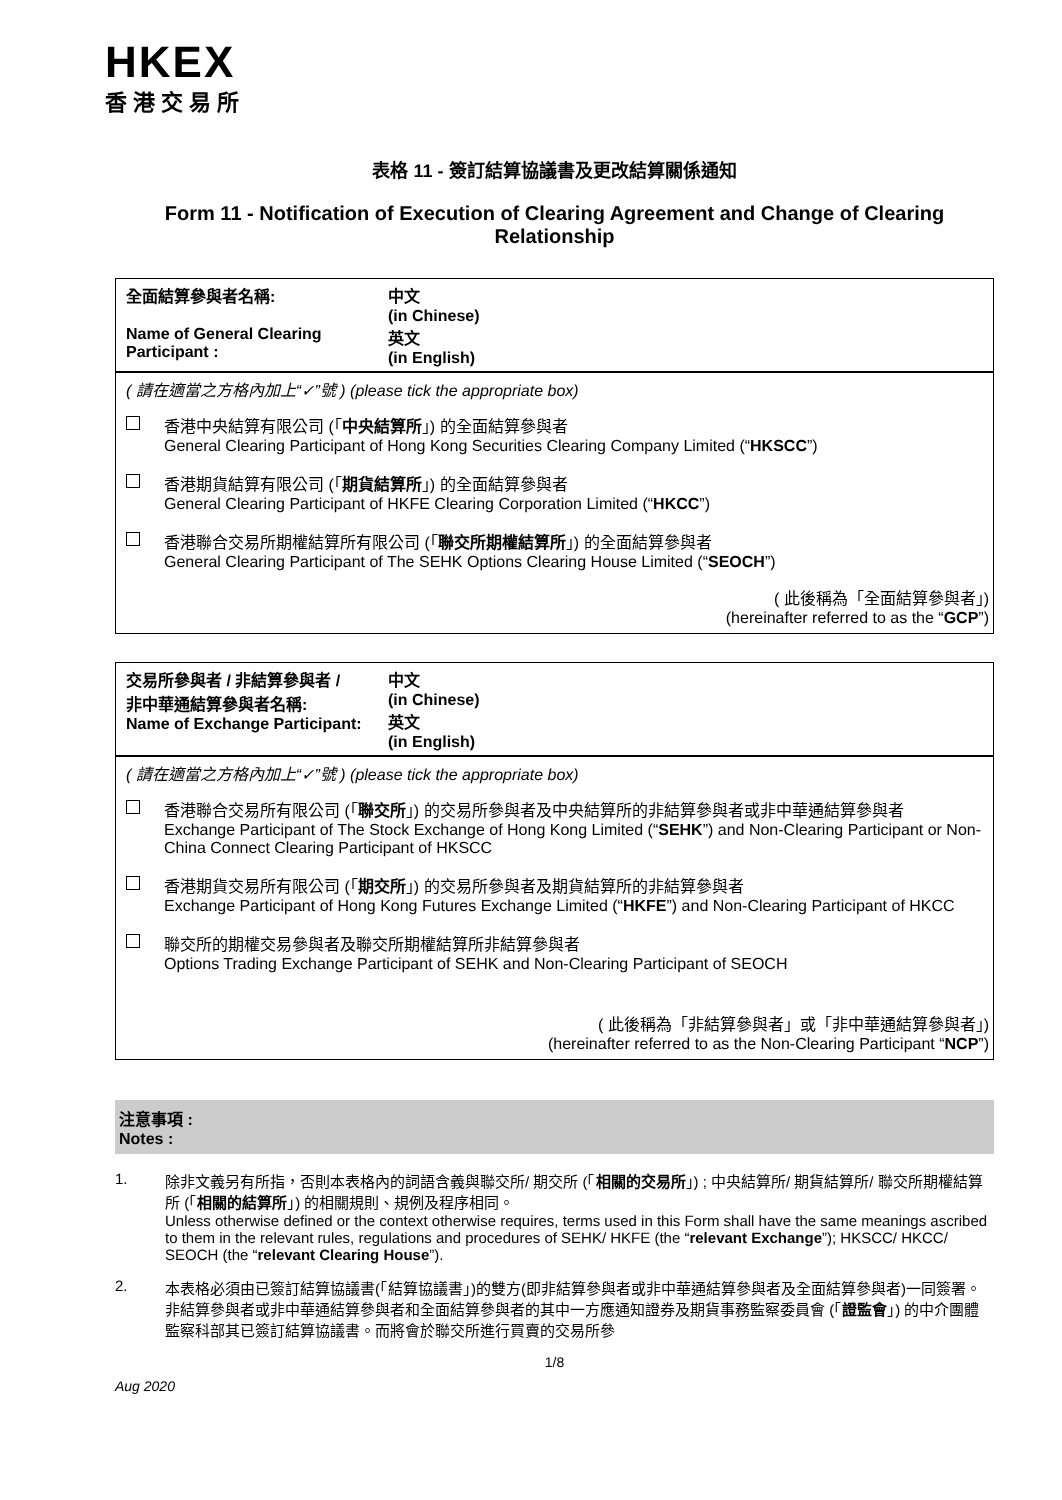HKEX
香港交易所
表格 11 - 簽訂結算協議書及更改結算關係通知
Form 11 - Notification of Execution of Clearing Agreement and Change of Clearing Relationship
全面結算參與者名稱:
Name of General Clearing Participant :
中文
(in Chinese)
英文
(in English)
( 請在適當之方格內加上“✓”號 ) (please tick the appropriate box)
香港中央結算有限公司 (「中央結算所」) 的全面結算參與者
General Clearing Participant of Hong Kong Securities Clearing Company Limited (“HKSCC”)
香港期貨結算有限公司 (「期貨結算所」) 的全面結算參與者
General Clearing Participant of HKFE Clearing Corporation Limited (“HKCC”)
香港聯合交易所期權結算所有限公司 (「聯交所期權結算所」) 的全面結算參與者
General Clearing Participant of The SEHK Options Clearing House Limited (“SEOCH”)
( 此後稱為「全面結算參與者」)
(hereinafter referred to as the “GCP”)
交易所參與者 / 非結算參與者 /
非中華通結算參與者名稱:
Name of Exchange Participant:
中文
(in Chinese)
英文
(in English)
( 請在適當之方格內加上“✓”號 ) (please tick the appropriate box)
香港聯合交易所有限公司 (「聯交所」) 的交易所參與者及中央結算所的非結算參與者或非中華通結算參與者
Exchange Participant of The Stock Exchange of Hong Kong Limited (“SEHK”) and Non-Clearing Participant or Non-China Connect Clearing Participant of HKSCC
香港期貨交易所有限公司 (「期交所」) 的交易所參與者及期貨結算所的非結算參與者
Exchange Participant of Hong Kong Futures Exchange Limited (“HKFE”) and Non-Clearing Participant of HKCC
聯交所的期權交易參與者及聯交所期權結算所非結算參與者
Options Trading Exchange Participant of SEHK and Non-Clearing Participant of SEOCH
( 此後稱為「非結算參與者」或「非中華通結算參與者」)
(hereinafter referred to as the Non-Clearing Participant “NCP”)
注意事項 :
Notes :
1. 除非文義另有所指，否則本表格內的詞語含義與聯交所/ 期交所 (「相關的交易所」) ; 中央結算所/ 期貨結算所/ 聯交所期權結算所 (「相關的結算所」) 的相關規則、規例及程序相同。
Unless otherwise defined or the context otherwise requires, terms used in this Form shall have the same meanings ascribed to them in the relevant rules, regulations and procedures of SEHK/ HKFE (the “relevant Exchange”); HKSCC/ HKCC/ SEOCH (the “relevant Clearing House”).
2. 本表格必須由已簽訂結算協議書(「結算協議書」)的雙方(即非結算參與者或非中華通結算參與者及全面結算參與者)一同簽署。非結算參與者或非中華通結算參與者和全面結算參與者的其中一方應通知證券及期貨事務監察委員會 (「證監會」) 的中介團體監察科部其已簽訂結算協議書。而將會於聯交所進行買賣的交易所參
1/8
Aug 2020